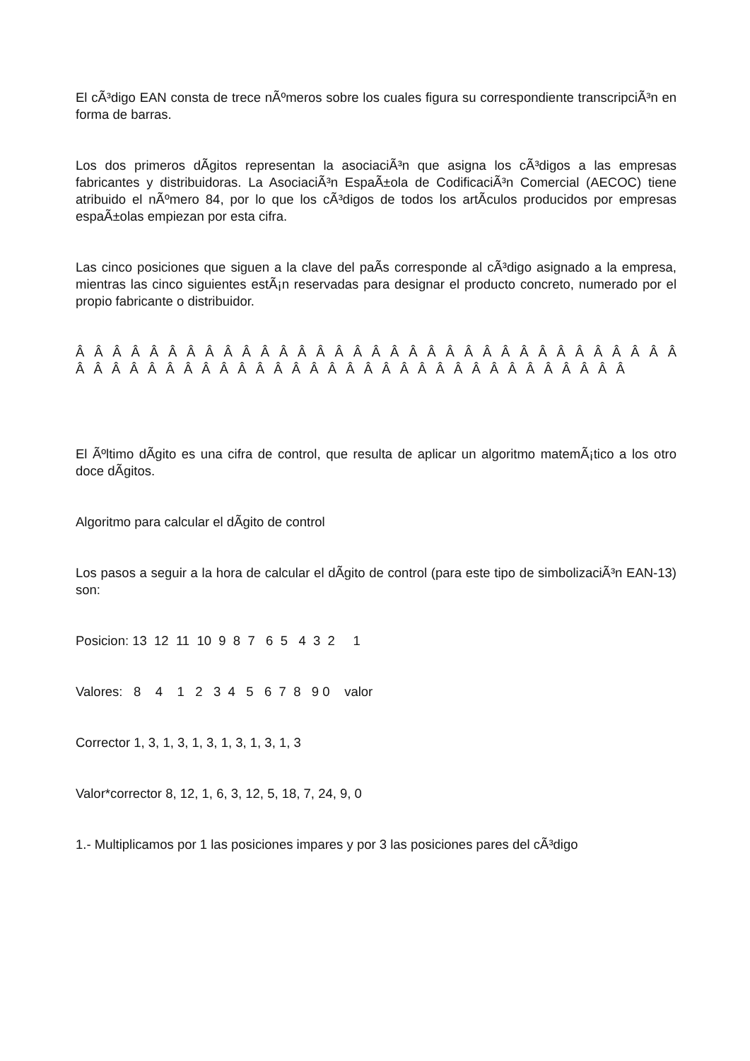El cÃ³digo EAN consta de trece nÃºmeros sobre los cuales figura su correspondiente transcripciÃ³n en forma de barras.
Los dos primeros dÃ­gitos representan la asociaciÃ³n que asigna los cÃ³digos a las empresas fabricantes y distribuidoras. La AsociaciÃ³n EspaÃ±ola de CodificaciÃ³n Comercial (AECOC) tiene atribuido el nÃºmero 84, por lo que los cÃ³digos de todos los artÃ­culos producidos por empresas espaÃ±olas empiezan por esta cifra.
Las cinco posiciones que siguen a la clave del paÃ­s corresponde al cÃ³digo asignado a la empresa, mientras las cinco siguientes estÃ¡n reservadas para designar el producto concreto, numerado por el propio fabricante o distribuidor.
Â Â Â Â Â Â Â Â Â Â Â Â Â Â Â Â Â Â Â Â Â Â Â Â Â Â Â Â Â Â Â Â Â Â Â Â Â Â Â Â Â Â Â Â Â Â Â Â Â Â Â Â Â Â Â Â Â Â Â Â Â Â Â Â
El Ãºltimo dÃ­gito es una cifra de control, que resulta de aplicar un algoritmo matemÃ¡tico a los otro doce dÃ­gitos.
Algoritmo para calcular el dÃ­gito de control
Los pasos a seguir a la hora de calcular el dÃ­gito de control (para este tipo de simbolizaciÃ³n EAN-13) son:
Posicion: 13 12 11 10 9 8 7 6 5 4 3 2 1
Valores: 8 4 1 2 3 4 5 6 7 8 9 0 valor
Corrector 1, 3, 1, 3, 1, 3, 1, 3, 1, 3, 1, 3
Valor*corrector 8, 12, 1, 6, 3, 12, 5, 18, 7, 24, 9, 0
1.- Multiplicamos por 1 las posiciones impares y por 3 las posiciones pares del cÃ³digo